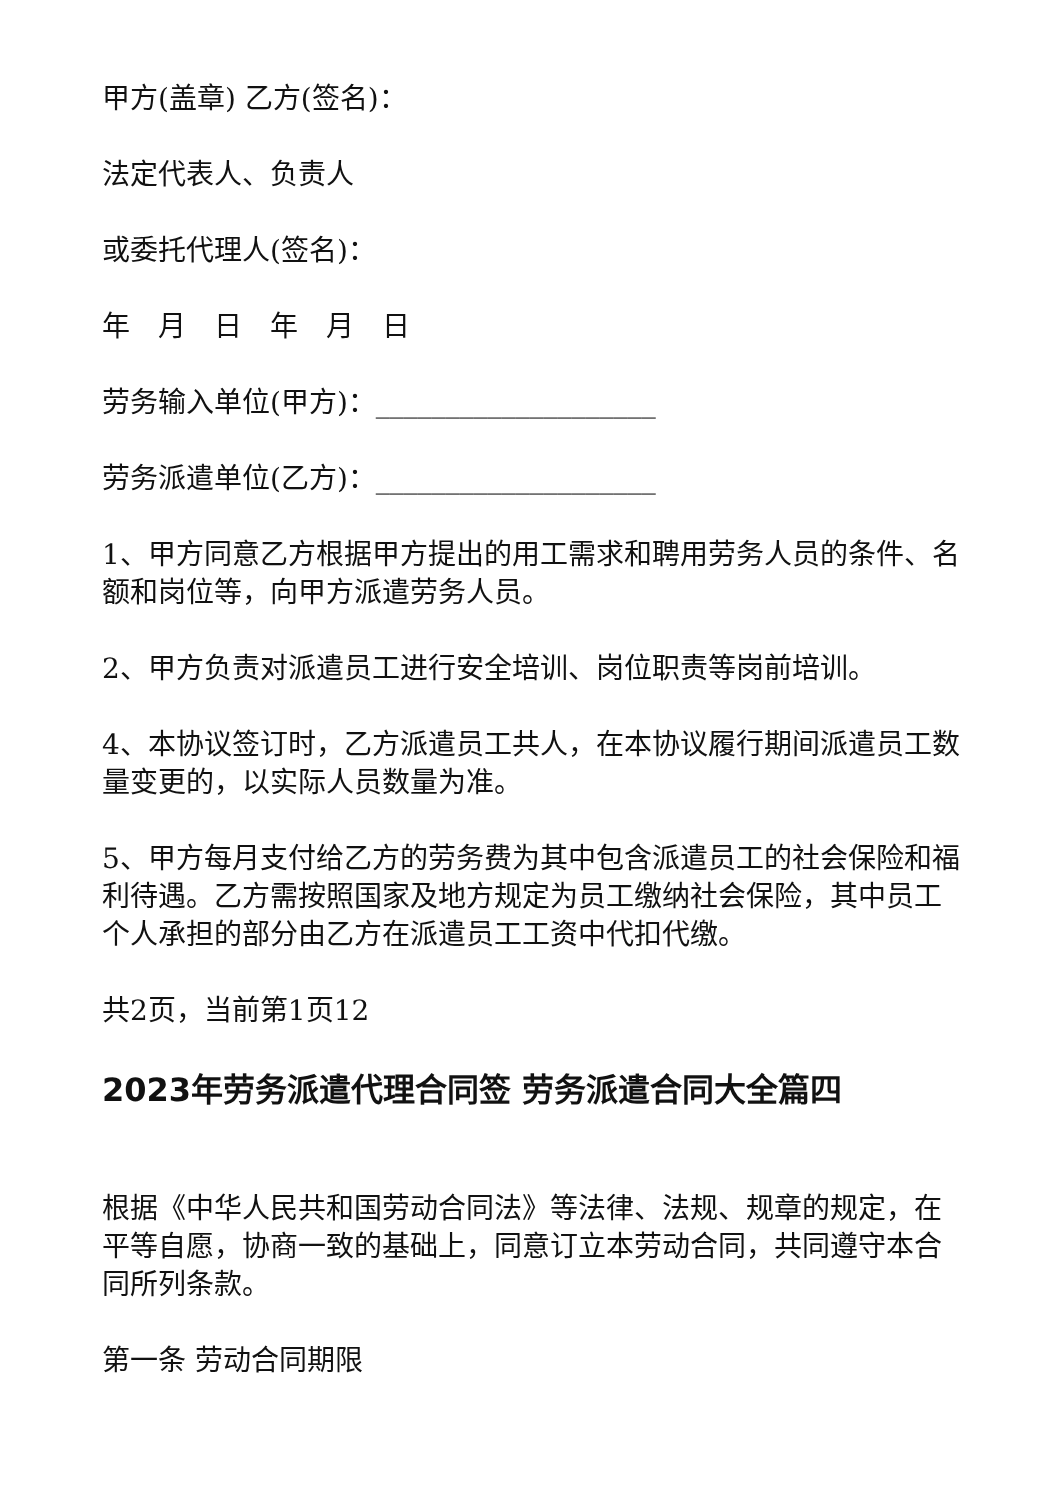甲方(盖章) 乙方(签名)：
法定代表人、负责人
或委托代理人(签名)：
年　月　日　年　月　日
劳务输入单位(甲方)：____________________
劳务派遣单位(乙方)：____________________
1、甲方同意乙方根据甲方提出的用工需求和聘用劳务人员的条件、名额和岗位等，向甲方派遣劳务人员。
2、甲方负责对派遣员工进行安全培训、岗位职责等岗前培训。
4、本协议签订时，乙方派遣员工共人，在本协议履行期间派遣员工数量变更的，以实际人员数量为准。
5、甲方每月支付给乙方的劳务费为其中包含派遣员工的社会保险和福利待遇。乙方需按照国家及地方规定为员工缴纳社会保险，其中员工个人承担的部分由乙方在派遣员工工资中代扣代缴。
共2页，当前第1页12
2023年劳务派遣代理合同签 劳务派遣合同大全篇四
根据《中华人民共和国劳动合同法》等法律、法规、规章的规定，在平等自愿，协商一致的基础上，同意订立本劳动合同，共同遵守本合同所列条款。
第一条 劳动合同期限